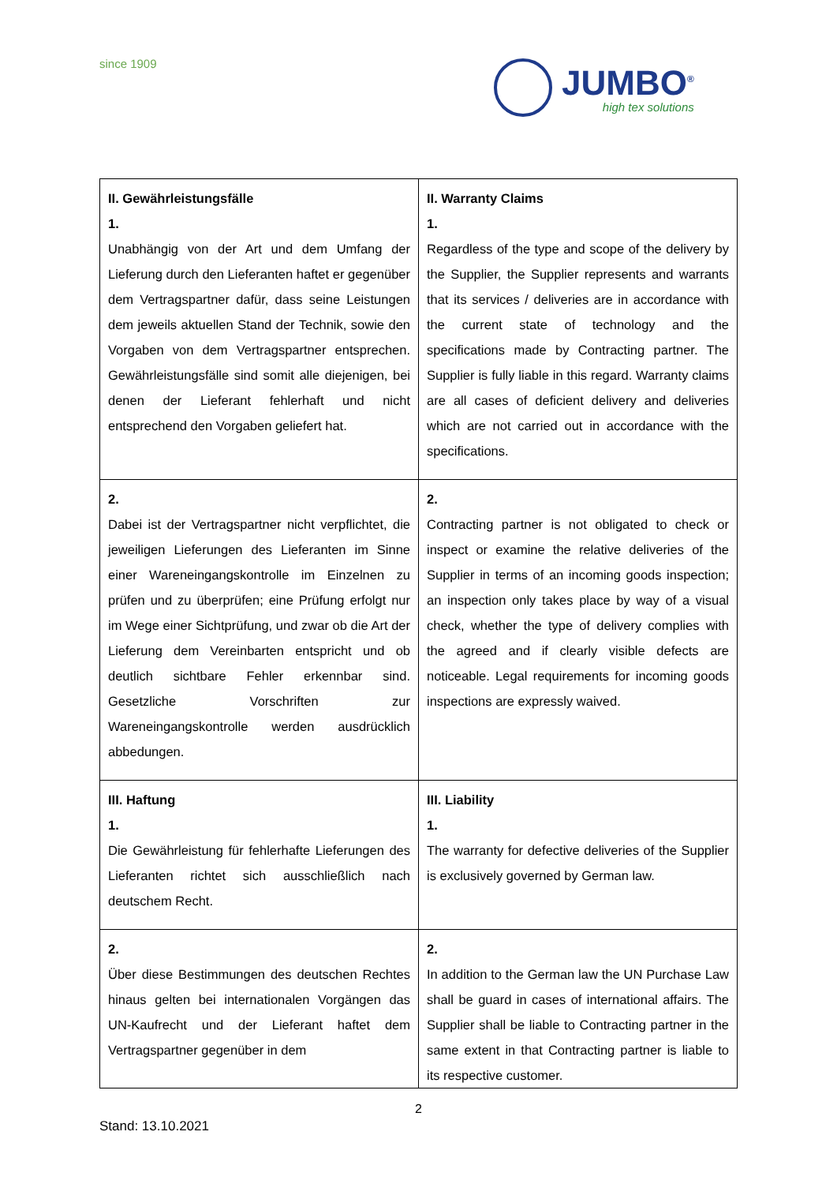since 1909
JUMBO<sup>®</sup>
high tex solutions
| II. Gewährleistungsfälle 1. Unabhängig von der Art und dem Umfang der Lieferung durch den Lieferanten haftet er gegenüber dem Vertragspartner dafür, dass seine Leistungen dem jeweils aktuellen Stand der Technik, sowie den Vorgaben von dem Vertragspartner entsprechen. Gewährleistungsfälle sind somit alle diejenigen, bei denen der Lieferant fehlerhaft und nicht entsprechend den Vorgaben geliefert hat. | II. Warranty Claims 1. Regardless of the type and scope of the delivery by the Supplier, the Supplier represents and warrants that its services / deliveries are in accordance with the current state of technology and the specifications made by Contracting partner. The Supplier is fully liable in this regard. Warranty claims are all cases of deficient delivery and deliveries which are not carried out in accordance with the specifications. |
| 2. Dabei ist der Vertragspartner nicht verpflichtet, die jeweiligen Lieferungen des Lieferanten im Sinne einer Wareneingangskontrolle im Einzelnen zu prüfen und zu überprüfen; eine Prüfung erfolgt nur im Wege einer Sichtprüfung, und zwar ob die Art der Lieferung dem Vereinbarten entspricht und ob deutlich sichtbare Fehler erkennbar sind. Gesetzliche Vorschriften zur Wareneingangskontrolle werden ausdrücklich abbedungen. | 2. Contracting partner is not obligated to check or inspect or examine the relative deliveries of the Supplier in terms of an incoming goods inspection; an inspection only takes place by way of a visual check, whether the type of delivery complies with the agreed and if clearly visible defects are noticeable. Legal requirements for incoming goods inspections are expressly waived. |
| III. Haftung 1. Die Gewährleistung für fehlerhafte Lieferungen des Lieferanten richtet sich ausschließlich nach deutschem Recht. | III. Liability 1. The warranty for defective deliveries of the Supplier is exclusively governed by German law. |
| 2. Über diese Bestimmungen des deutschen Rechtes hinaus gelten bei internationalen Vorgängen das UN-Kaufrecht und der Lieferant haftet dem Vertragspartner gegenüber in dem | 2. In addition to the German law the UN Purchase Law shall be guard in cases of international affairs. The Supplier shall be liable to Contracting partner in the same extent in that Contracting partner is liable to its respective customer. |
2
Stand: 13.10.2021